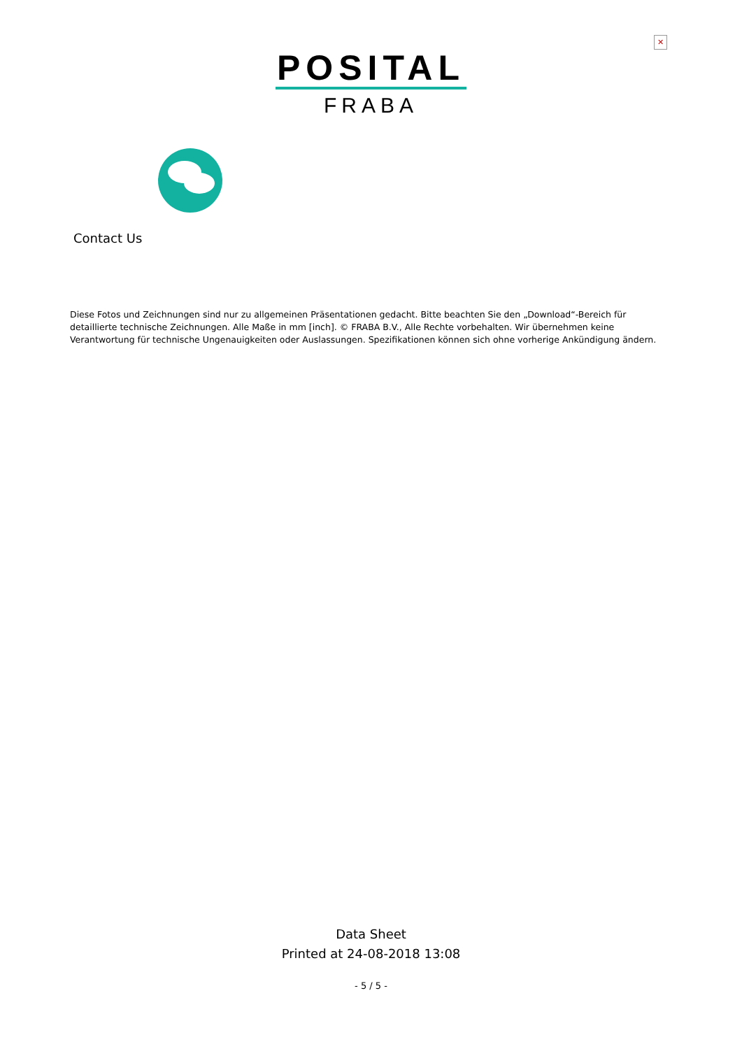✕
POSITAL
FRABA
Contact Us
Diese Fotos und Zeichnungen sind nur zu allgemeinen Präsentationen gedacht. Bitte beachten Sie den „Download“-Bereich für detaillierte technische Zeichnungen. Alle Maße in mm [inch]. © FRABA B.V., Alle Rechte vorbehalten. Wir übernehmen keine Verantwortung für technische Ungenauigkeiten oder Auslassungen. Spezifikationen können sich ohne vorherige Ankündigung ändern.
Data Sheet
Printed at 24-08-2018 13:08
- 5 / 5 -